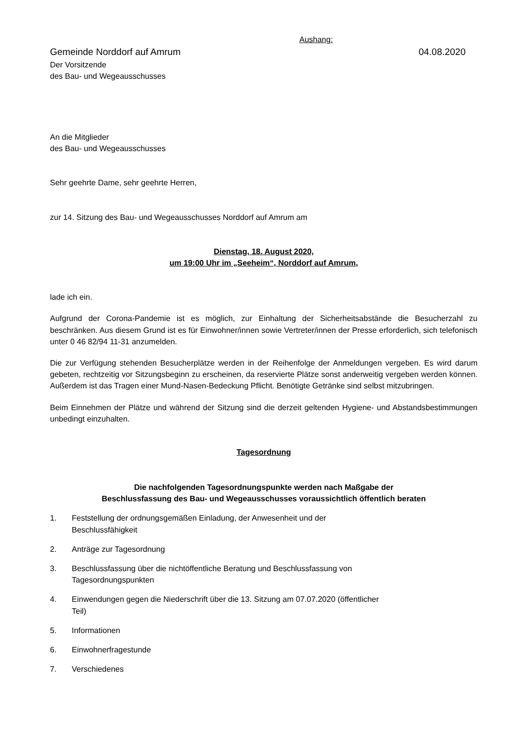Aushang:
Gemeinde Norddorf auf Amrum 04.08.2020
Der Vorsitzende
des Bau- und Wegeausschusses
An die Mitglieder
des Bau- und Wegeausschusses
Sehr geehrte Dame, sehr geehrte Herren,
zur 14. Sitzung des Bau- und Wegeausschusses Norddorf auf Amrum am
Dienstag, 18. August 2020,
um 19:00 Uhr im „Seeheim“, Norddorf auf Amrum,
lade ich ein.
Aufgrund der Corona-Pandemie ist es möglich, zur Einhaltung der Sicherheitsabstände die Besucherzahl zu beschränken. Aus diesem Grund ist es für Einwohner/innen sowie Vertreter/innen der Presse erforderlich, sich telefonisch unter 0 46 82/94 11-31 anzumelden.
Die zur Verfügung stehenden Besucherplätze werden in der Reihenfolge der Anmeldungen vergeben. Es wird darum gebeten, rechtzeitig vor Sitzungsbeginn zu erscheinen, da reservierte Plätze sonst anderweitig vergeben werden können. Außerdem ist das Tragen einer Mund-Nasen-Bedeckung Pflicht. Benötigte Getränke sind selbst mitzubringen.
Beim Einnehmen der Plätze und während der Sitzung sind die derzeit geltenden Hygiene- und Abstandsbestimmungen unbedingt einzuhalten.
Tagesordnung
Die nachfolgenden Tagesordnungspunkte werden nach Maßgabe der
Beschlussfassung des Bau- und Wegeausschusses voraussichtlich öffentlich beraten
1. Feststellung der ordnungsgemäßen Einladung, der Anwesenheit und der
Beschlussfähigkeit
2. Anträge zur Tagesordnung
3. Beschlussfassung über die nichtöffentliche Beratung und Beschlussfassung von
Tagesordnungspunkten
4. Einwendungen gegen die Niederschrift über die 13. Sitzung am 07.07.2020 (öffentlicher
Teil)
5. Informationen
6. Einwohnerfragestunde
7. Verschiedenes